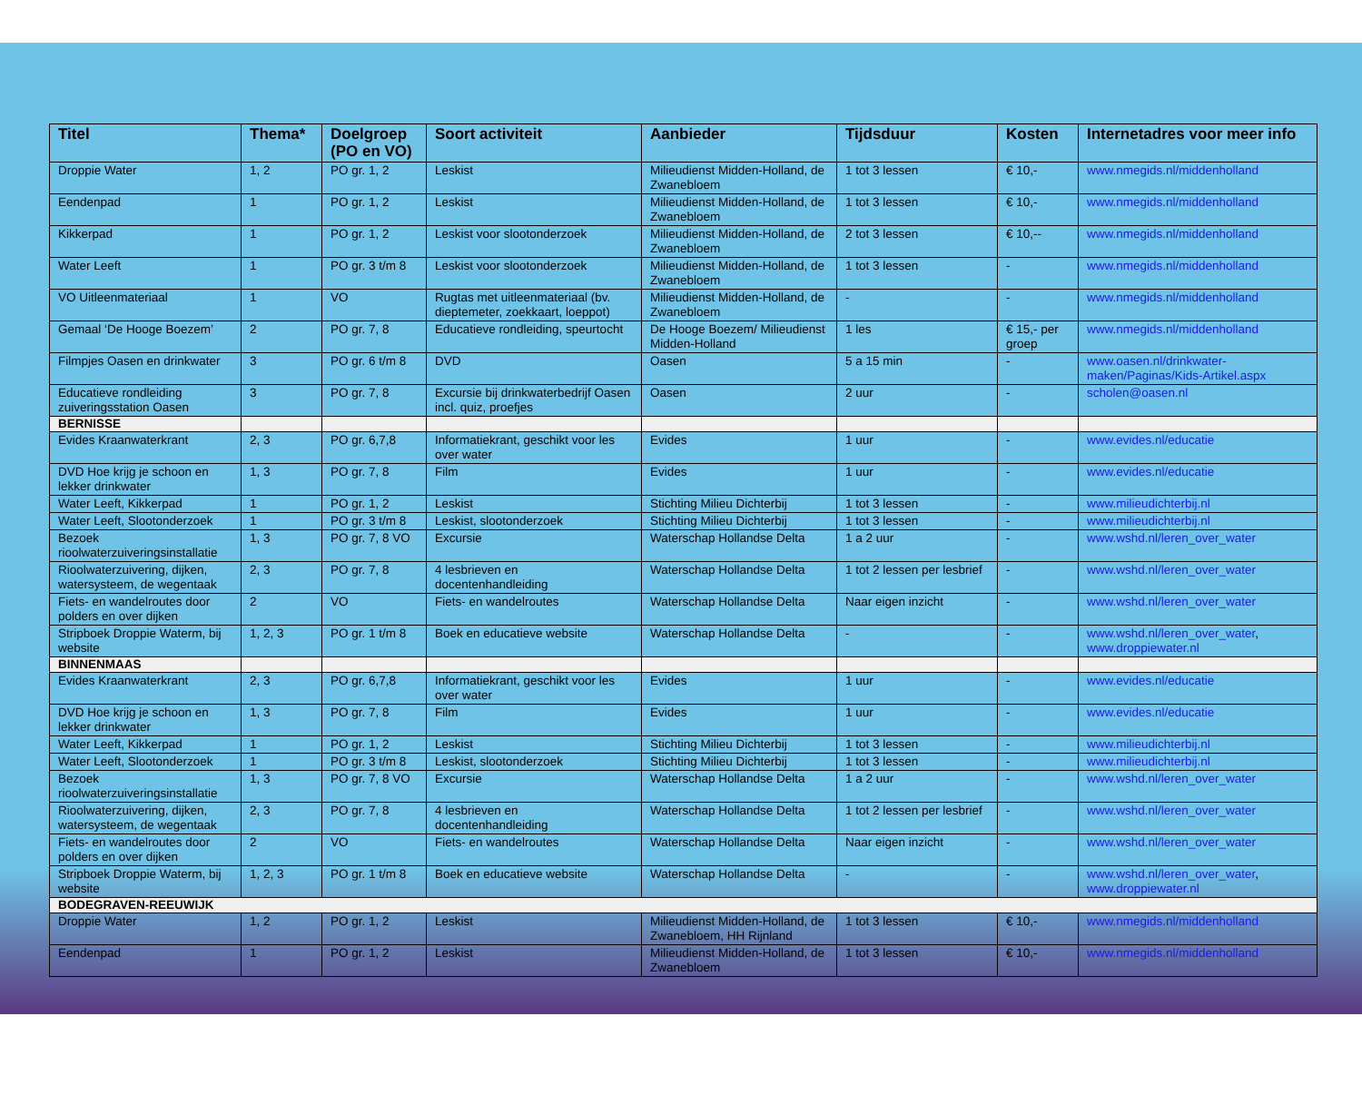| Titel | Thema* | Doelgroep (PO en VO) | Soort activiteit | Aanbieder | Tijdsduur | Kosten | Internetadres voor meer info |
| --- | --- | --- | --- | --- | --- | --- | --- |
| Droppie Water | 1, 2 | PO gr. 1, 2 | Leskist | Milieudienst Midden-Holland, de Zwanebloem | 1 tot 3 lessen | € 10,- | www.nmegids.nl/middenholland |
| Eendenpad | 1 | PO gr. 1, 2 | Leskist | Milieudienst Midden-Holland, de Zwanebloem | 1 tot 3 lessen | € 10,- | www.nmegids.nl/middenholland |
| Kikkerpad | 1 | PO gr. 1, 2 | Leskist voor slootonderzoek | Milieudienst Midden-Holland, de Zwanebloem | 2 tot 3 lessen | € 10,-- | www.nmegids.nl/middenholland |
| Water Leeft | 1 | PO gr. 3 t/m 8 | Leskist voor slootonderzoek | Milieudienst Midden-Holland, de Zwanebloem | 1 tot 3 lessen | - | www.nmegids.nl/middenholland |
| VO Uitleenmateriaal | 1 | VO | Rugtas met uitleenmateriaal (bv. dieptemeter, zoekkaart, loeppot) | Milieudienst Midden-Holland, de Zwanebloem | - | - | www.nmegids.nl/middenholland |
| Gemaal ‘De Hooge Boezem’ | 2 | PO gr. 7, 8 | Educatieve rondleiding, speurtocht | De Hooge Boezem/ Milieudienst Midden-Holland | 1 les | € 15,- per groep | www.nmegids.nl/middenholland |
| Filmpjes Oasen en drinkwater | 3 | PO gr. 6 t/m 8 | DVD | Oasen | 5 a 15 min | - | www.oasen.nl/drinkwater-maken/Paginas/Kids-Artikel.aspx |
| Educatieve rondleiding zuiveringsstation Oasen | 3 | PO gr. 7, 8 | Excursie bij drinkwaterbedrijf Oasen incl. quiz, proefjes | Oasen | 2 uur | - | scholen@oasen.nl |
| BERNISSE | | | | | | | |
| Evides Kraanwaterkrant | 2, 3 | PO gr. 6,7,8 | Informatiekrant, geschikt voor les over water | Evides | 1 uur | - | www.evides.nl/educatie |
| DVD Hoe krijg je schoon en lekker drinkwater | 1, 3 | PO gr. 7, 8 | Film | Evides | 1 uur | - | www.evides.nl/educatie |
| Water Leeft, Kikkerpad | 1 | PO gr. 1, 2 | Leskist | Stichting Milieu Dichterbij | 1 tot 3 lessen | - | www.milieudichterbij.nl |
| Water Leeft, Slootonderzoek | 1 | PO gr. 3 t/m 8 | Leskist, slootonderzoek | Stichting Milieu Dichterbij | 1 tot 3 lessen | - | www.milieudichterbij.nl |
| Bezoek rioolwaterzuiveringsinstallatie | 1, 3 | PO gr. 7, 8 VO | Excursie | Waterschap Hollandse Delta | 1 a 2 uur | - | www.wshd.nl/leren_over_water |
| Rioolwaterzuivering, dijken, watersysteem, de wegentaak | 2, 3 | PO gr. 7, 8 | 4 lesbrieven en docentenhandleiding | Waterschap Hollandse Delta | 1 tot 2 lessen per lesbrief | - | www.wshd.nl/leren_over_water |
| Fiets- en wandelroutes door polders en over dijken | 2 | VO | Fiets- en wandelroutes | Waterschap Hollandse Delta | Naar eigen inzicht | - | www.wshd.nl/leren_over_water |
| Stripboek Droppie Waterm, bij website | 1, 2, 3 | PO gr. 1 t/m 8 | Boek en educatieve website | Waterschap Hollandse Delta | - | - | www.wshd.nl/leren_over_water , www.droppiewater.nl |
| BINNENMAAS | | | | | | | |
| Evides Kraanwaterkrant | 2, 3 | PO gr. 6,7,8 | Informatiekrant, geschikt voor les over water | Evides | 1 uur | - | www.evides.nl/educatie |
| DVD Hoe krijg je schoon en lekker drinkwater | 1, 3 | PO gr. 7, 8 | Film | Evides | 1 uur | - | www.evides.nl/educatie |
| Water Leeft, Kikkerpad | 1 | PO gr. 1, 2 | Leskist | Stichting Milieu Dichterbij | 1 tot 3 lessen | - | www.milieudichterbij.nl |
| Water Leeft, Slootonderzoek | 1 | PO gr. 3 t/m 8 | Leskist, slootonderzoek | Stichting Milieu Dichterbij | 1 tot 3 lessen | - | www.milieudichterbij.nl |
| Bezoek rioolwaterzuiveringsinstallatie | 1, 3 | PO gr. 7, 8 VO | Excursie | Waterschap Hollandse Delta | 1 a 2 uur | - | www.wshd.nl/leren_over_water |
| Rioolwaterzuivering, dijken, watersysteem, de wegentaak | 2, 3 | PO gr. 7, 8 | 4 lesbrieven en docentenhandleiding | Waterschap Hollandse Delta | 1 tot 2 lessen per lesbrief | - | www.wshd.nl/leren_over_water |
| Fiets- en wandelroutes door polders en over dijken | 2 | VO | Fiets- en wandelroutes | Waterschap Hollandse Delta | Naar eigen inzicht | - | www.wshd.nl/leren_over_water |
| Stripboek Droppie Waterm, bij website | 1, 2, 3 | PO gr. 1 t/m 8 | Boek en educatieve website | Waterschap Hollandse Delta | - | - | www.wshd.nl/leren_over_water , www.droppiewater.nl |
| BODEGRAVEN-REEUWIJK | | | | | | | |
| Droppie Water | 1, 2 | PO gr. 1, 2 | Leskist | Milieudienst Midden-Holland, de Zwanebloem, HH Rijnland | 1 tot 3 lessen | € 10,- | www.nmegids.nl/middenholland |
| Eendenpad | 1 | PO gr. 1, 2 | Leskist | Milieudienst Midden-Holland, de Zwanebloem | 1 tot 3 lessen | € 10,- | www.nmegids.nl/middenholland |